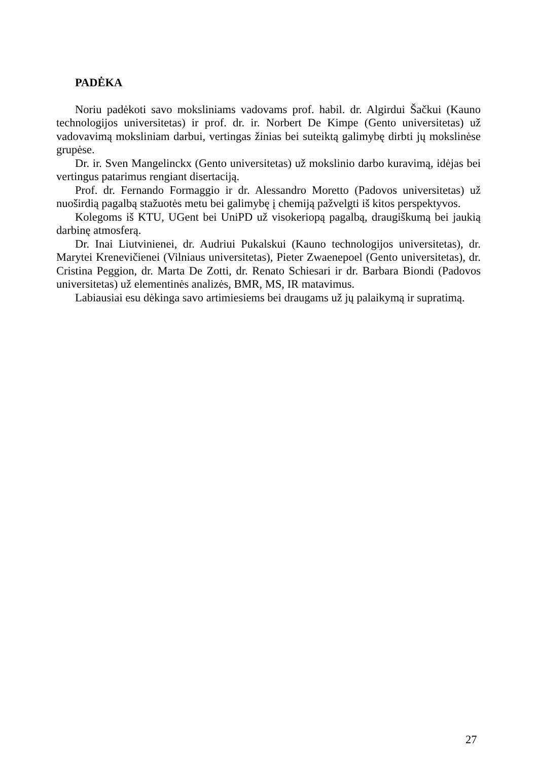PADĖKA
Noriu padėkoti savo moksliniams vadovams prof. habil. dr. Algirdui Šačkui (Kauno technologijos universitetas) ir prof. dr. ir. Norbert De Kimpe (Gento universitetas) už vadovavimą moksliniam darbui, vertingas žinias bei suteiktą galimybę dirbti jų mokslinėse grupėse.
Dr. ir. Sven Mangelinckx (Gento universitetas) už mokslinio darbo kuravimą, idėjas bei vertingus patarimus rengiant disertaciją.
Prof. dr. Fernando Formaggio ir dr. Alessandro Moretto (Padovos universitetas) už nuoširdią pagalbą stažuotės metu bei galimybę į chemiją pažvelgti iš kitos perspektyvos.
Kolegoms iš KTU, UGent bei UniPD už visokeriopą pagalbą, draugiškumą bei jaukią darbinę atmosferą.
Dr. Inai Liutvinienei, dr. Audriui Pukalskui (Kauno technologijos universitetas), dr. Marytei Krenevičienei (Vilniaus universitetas), Pieter Zwaenepoel (Gento universitetas), dr. Cristina Peggion, dr. Marta De Zotti, dr. Renato Schiesari ir dr. Barbara Biondi (Padovos universitetas) už elementinės analizės, BMR, MS, IR matavimus.
Labiausiai esu dėkinga savo artimiesiems bei draugams už jų palaikymą ir supratimą.
27